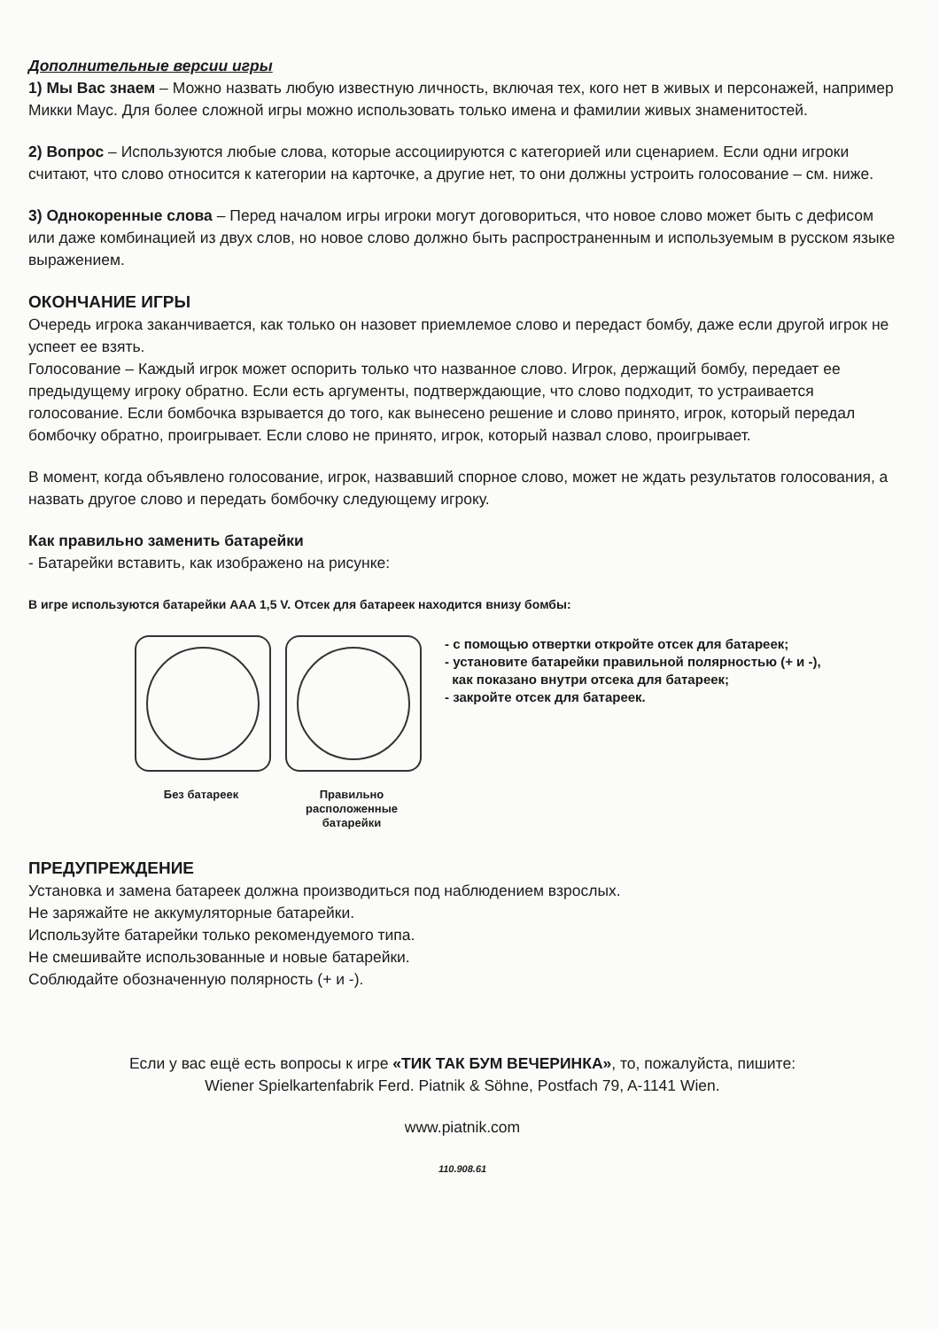Дополнительные версии игры
1) Мы Вас знаем – Можно назвать любую известную личность, включая тех, кого нет в живых и персонажей, например Микки Маус. Для более сложной игры можно использовать только имена и фамилии живых знаменитостей.
2) Вопрос – Используются любые слова, которые ассоциируются с категорией или сценарием. Если одни игроки считают, что слово относится к категории на карточке, а другие нет, то они должны устроить голосование – см. ниже.
3) Однокоренные слова – Перед началом игры игроки могут договориться, что новое слово может быть с дефисом или даже комбинацией из двух слов, но новое слово должно быть распространенным и используемым в русском языке выражением.
ОКОНЧАНИЕ ИГРЫ
Очередь игрока заканчивается, как только он назовет приемлемое слово и передаст бомбу, даже если другой игрок не успеет ее взять.
Голосование – Каждый игрок может оспорить только что названное слово. Игрок, держащий бомбу, передает ее предыдущему игроку обратно. Если есть аргументы, подтверждающие, что слово подходит, то устраивается голосование. Если бомбочка взрывается до того, как вынесено решение и слово принято, игрок, который передал бомбочку обратно, проигрывает. Если слово не принято, игрок, который назвал слово, проигрывает.
В момент, когда объявлено голосование, игрок, назвавший спорное слово, может не ждать результатов голосования, а назвать другое слово и передать бомбочку следующему игроку.
Как правильно заменить батарейки
- Батарейки вставить, как изображено на рисунке:
В игре используются батарейки AAA 1,5 V. Отсек для батареек находится внизу бомбы:
Без батареек Правильно расположенные батарейки
- с помощью отвертки откройте отсек для батареек;
- установите батарейки правильной полярностью (+ и -),
как показано внутри отсека для батареек;
- закройте отсек для батареек.
ПРЕДУПРЕЖДЕНИЕ
Установка и замена батареек должна производиться под наблюдением взрослых.
Не заряжайте не аккумуляторные батарейки.
Используйте батарейки только рекомендуемого типа.
Не смешивайте использованные и новые батарейки.
Соблюдайте обозначенную полярность (+ и -).
Если у вас ещё есть вопросы к игре «ТИК ТАК БУМ ВЕЧЕРИНКА», то, пожалуйста, пишите:
Wiener Spielkartenfabrik Ferd. Piatnik & Söhne, Postfach 79, A-1141 Wien.
www.piatnik.com
110.908.61